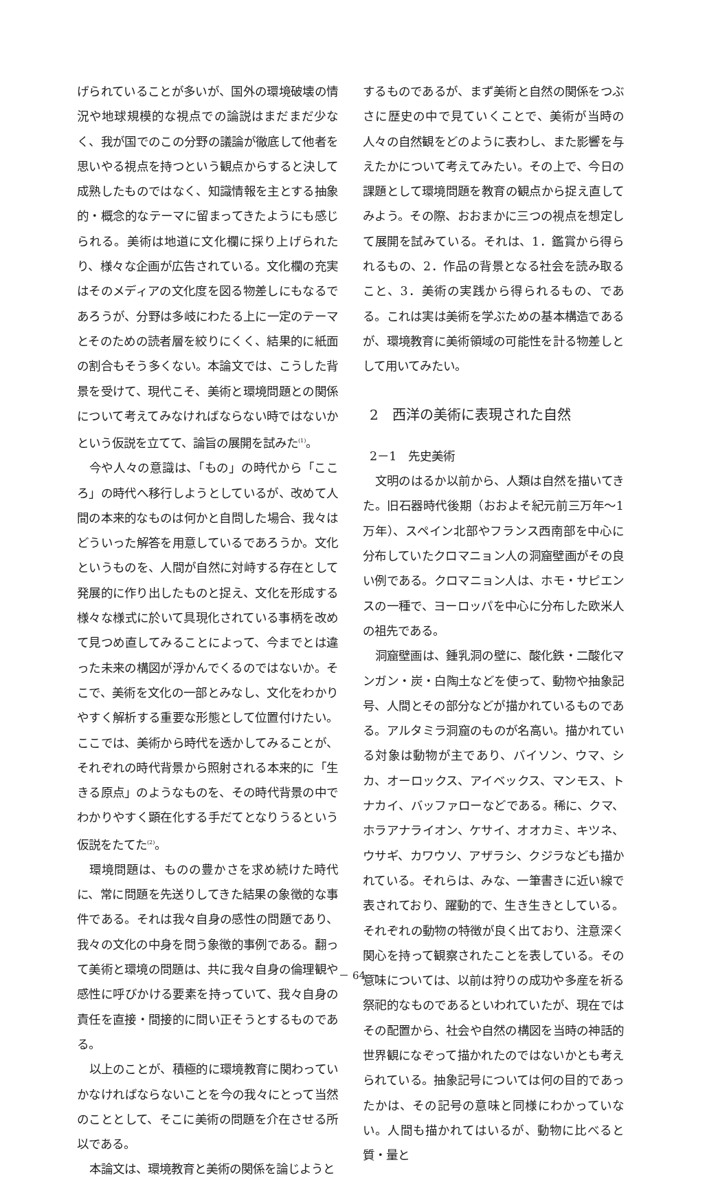げられていることが多いが、国外の環境破壊の情況や地球規模的な視点での論説はまだまだ少なく、我が国でのこの分野の議論が徹底して他者を思いやる視点を持つという観点からすると決して成熟したものではなく、知識情報を主とする抽象的・概念的なテーマに留まってきたようにも感じられる。美術は地道に文化欄に採り上げられたり、様々な企画が広告されている。文化欄の充実はそのメディアの文化度を図る物差しにもなるであろうが、分野は多岐にわたる上に一定のテーマとそのための読者層を絞りにくく、結果的に紙面の割合もそう多くない。本論文では、こうした背景を受けて、現代こそ、美術と環境問題との関係について考えてみなければならない時ではないかという仮説を立てて、論旨の展開を試みた<sup>(1)</sup>。
今や人々の意識は、「もの」の時代から「こころ」の時代へ移行しようとしているが、改めて人間の本来的なものは何かと自問した場合、我々はどういった解答を用意しているであろうか。文化というものを、人間が自然に対峙する存在として発展的に作り出したものと捉え、文化を形成する様々な様式に於いて具現化されている事柄を改めて見つめ直してみることによって、今までとは違った未来の構図が浮かんでくるのではないか。そこで、美術を文化の一部とみなし、文化をわかりやすく解析する重要な形態として位置付けたい。ここでは、美術から時代を透かしてみることが、それぞれの時代背景から照射される本来的に「生きる原点」のようなものを、その時代背景の中でわかりやすく顕在化する手だてとなりうるという仮説をたてた<sup>(2)</sup>。
環境問題は、ものの豊かさを求め続けた時代に、常に問題を先送りしてきた結果の象徴的な事件である。それは我々自身の感性の問題であり、我々の文化の中身を問う象徴的事例である。翻って美術と環境の問題は、共に我々自身の倫理観や感性に呼びかける要素を持っていて、我々自身の責任を直接・間接的に問い正そうとするものである。
以上のことが、積極的に環境教育に関わっていかなければならないことを今の我々にとって当然のこととして、そこに美術の問題を介在させる所以である。
本論文は、環境教育と美術の関係を論じようと
するものであるが、まず美術と自然の関係をつぶさに歴史の中で見ていくことで、美術が当時の人々の自然観をどのように表わし、また影響を与えたかについて考えてみたい。その上で、今日の課題として環境問題を教育の観点から捉え直してみよう。その際、おおまかに三つの視点を想定して展開を試みている。それは、1．鑑賞から得られるもの、2．作品の背景となる社会を読み取ること、3．美術の実践から得られるもの、である。これは実は美術を学ぶための基本構造であるが、環境教育に美術領域の可能性を計る物差しとして用いてみたい。
2　西洋の美術に表現された自然
2－1　先史美術
文明のはるか以前から、人類は自然を描いてきた。旧石器時代後期（おおよそ紀元前三万年～1万年）、スペイン北部やフランス西南部を中心に分布していたクロマニョン人の洞窟壁画がその良い例である。クロマニョン人は、ホモ・サピエンスの一種で、ヨーロッパを中心に分布した欧米人の祖先である。
洞窟壁画は、鍾乳洞の壁に、酸化鉄・二酸化マンガン・炭・白陶土などを使って、動物や抽象記号、人間とその部分などが描かれているものである。アルタミラ洞窟のものが名高い。描かれている対象は動物が主であり、バイソン、ウマ、シカ、オーロックス、アイベックス、マンモス、トナカイ、バッファローなどである。稀に、クマ、ホラアナライオン、ケサイ、オオカミ、キツネ、ウサギ、カワウソ、アザラシ、クジラなども描かれている。それらは、みな、一筆書きに近い線で表されており、躍動的で、生き生きとしている。それぞれの動物の特徴が良く出ており、注意深く関心を持って観察されたことを表している。その意味については、以前は狩りの成功や多産を祈る祭祀的なものであるといわれていたが、現在ではその配置から、社会や自然の構図を当時の神話的世界観になぞって描かれたのではないかとも考えられている。抽象記号については何の目的であったかは、その記号の意味と同様にわかっていない。人間も描かれてはいるが、動物に比べると質・量と
－ 64 －